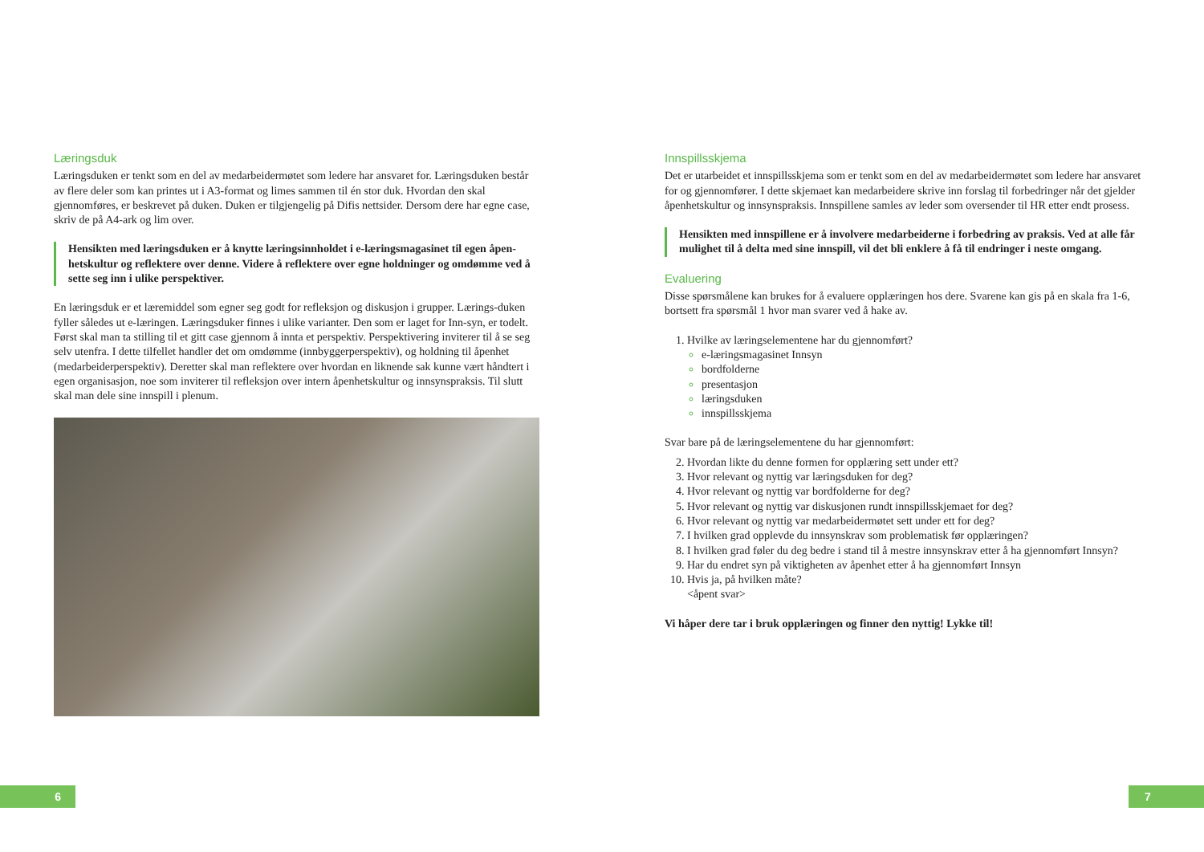Læringsduk
Læringsduken er tenkt som en del av medarbeidermøtet som ledere har ansvaret for. Læringsduken består av flere deler som kan printes ut i A3-format og limes sammen til én stor duk. Hvordan den skal gjennomføres, er beskrevet på duken. Duken er tilgjengelig på Difis nettsider. Dersom dere har egne case, skriv de på A4-ark og lim over.
Hensikten med læringsduken er å knytte læringsinnholdet i e-læringsmagasinet til egen åpen-hetskultur og reflektere over denne. Videre å reflektere over egne holdninger og omdømme ved å sette seg inn i ulike perspektiver.
En læringsduk er et læremiddel som egner seg godt for refleksjon og diskusjon i grupper. Lærings-duken fyller således ut e-læringen. Læringsduker finnes i ulike varianter. Den som er laget for Inn-syn, er todelt. Først skal man ta stilling til et gitt case gjennom å innta et perspektiv. Perspektivering inviterer til å se seg selv utenfra. I dette tilfellet handler det om omdømme (innbyggerperspektiv), og holdning til åpenhet (medarbeiderperspektiv). Deretter skal man reflektere over hvordan en liknende sak kunne vært håndtert i egen organisasjon, noe som inviterer til refleksjon over intern åpenhetskultur og innsynspraksis. Til slutt skal man dele sine innspill i plenum.
Innspillsskjema
Det er utarbeidet et innspillsskjema som er tenkt som en del av medarbeidermøtet som ledere har ansvaret for og gjennomfører. I dette skjemaet kan medarbeidere skrive inn forslag til forbedringer når det gjelder åpenhetskultur og innsynspraksis. Innspillene samles av leder som oversender til HR etter endt prosess.
Hensikten med innspillene er å involvere medarbeiderne i forbedring av praksis. Ved at alle får mulighet til å delta med sine innspill, vil det bli enklere å få til endringer i neste omgang.
Evaluering
Disse spørsmålene kan brukes for å evaluere opplæringen hos dere. Svarene kan gis på en skala fra 1-6, bortsett fra spørsmål 1 hvor man svarer ved å hake av.
Hvilke av læringselementene har du gjennomført?
e-læringsmagasinet Innsyn
bordfolderne
presentasjon
læringsduken
innspillsskjema
Svar bare på de læringselementene du har gjennomført:
Hvordan likte du denne formen for opplæring sett under ett?
Hvor relevant og nyttig var læringsduken for deg?
Hvor relevant og nyttig var bordfolderne for deg?
Hvor relevant og nyttig var diskusjonen rundt innspillsskjemaet for deg?
Hvor relevant og nyttig var medarbeidermøtet sett under ett for deg?
I hvilken grad opplevde du innsynskrav som problematisk før opplæringen?
I hvilken grad føler du deg bedre i stand til å mestre innsynskrav etter å ha gjennomført Innsyn?
Har du endret syn på viktigheten av åpenhet etter å ha gjennomført Innsyn
Hvis ja, på hvilken måte?
<åpent svar>
Vi håper dere tar i bruk opplæringen og finner den nyttig! Lykke til!
6 7